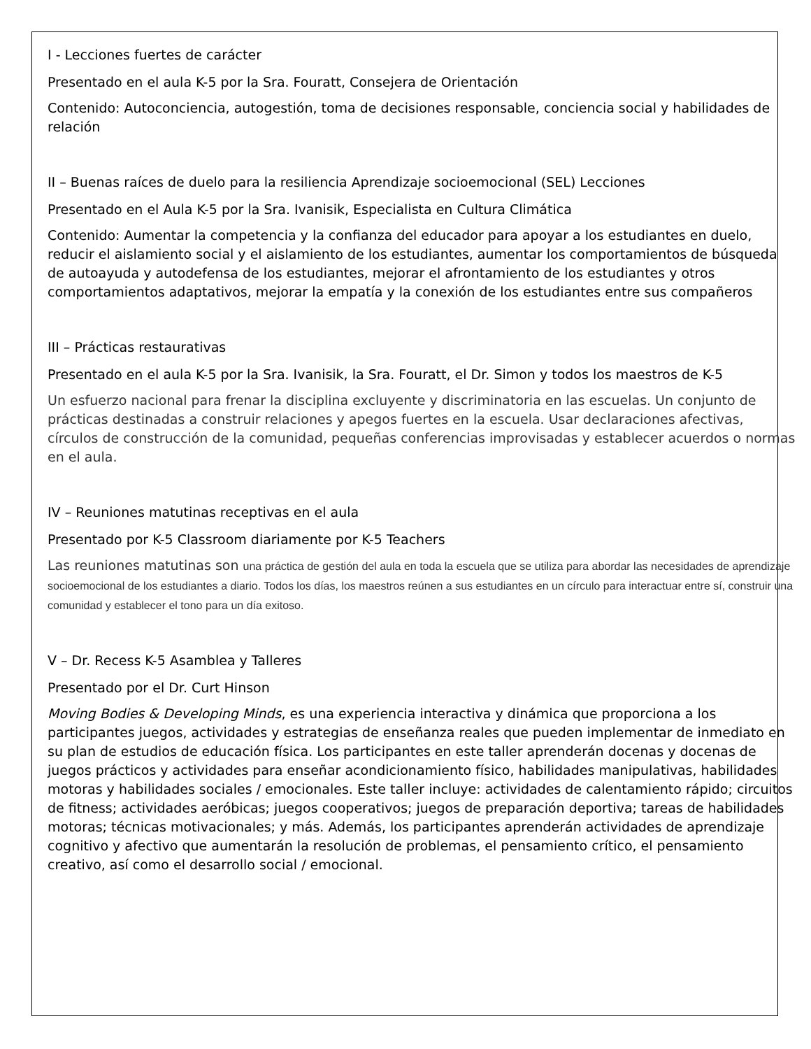I - Lecciones fuertes de carácter
Presentado en el aula K-5 por la Sra. Fouratt, Consejera de Orientación
Contenido: Autoconciencia, autogestión, toma de decisiones responsable, conciencia social y habilidades de relación
II – Buenas raíces de duelo para la resiliencia Aprendizaje socioemocional (SEL) Lecciones
Presentado en el Aula K-5 por la Sra. Ivanisik, Especialista en Cultura Climática
Contenido: Aumentar la competencia y la confianza del educador para apoyar a los estudiantes en duelo, reducir el aislamiento social y el aislamiento de los estudiantes, aumentar los comportamientos de búsqueda de autoayuda y autodefensa de los estudiantes, mejorar el afrontamiento de los estudiantes y otros comportamientos adaptativos, mejorar la empatía y la conexión de los estudiantes entre sus compañeros
III – Prácticas restaurativas
Presentado en el aula K-5 por la Sra. Ivanisik, la Sra. Fouratt, el Dr. Simon y todos los maestros de K-5
Un esfuerzo nacional para frenar la disciplina excluyente y discriminatoria en las escuelas. Un conjunto de prácticas destinadas a construir relaciones y apegos fuertes en la escuela. Usar declaraciones afectivas, círculos de construcción de la comunidad, pequeñas conferencias improvisadas y establecer acuerdos o normas en el aula.
IV – Reuniones matutinas receptivas en el aula
Presentado por K-5 Classroom diariamente por K-5 Teachers
Las reuniones matutinas son una práctica de gestión del aula en toda la escuela que se utiliza para abordar las necesidades de aprendizaje socioemocional de los estudiantes a diario. Todos los días, los maestros reúnen a sus estudiantes en un círculo para interactuar entre sí, construir una comunidad y establecer el tono para un día exitoso.
V – Dr. Recess K-5 Asamblea y Talleres
Presentado por el Dr. Curt Hinson
Moving Bodies & Developing Minds, es una experiencia interactiva y dinámica que proporciona a los participantes juegos, actividades y estrategias de enseñanza reales que pueden implementar de inmediato en su plan de estudios de educación física. Los participantes en este taller aprenderán docenas y docenas de juegos prácticos y actividades para enseñar acondicionamiento físico, habilidades manipulativas, habilidades motoras y habilidades sociales / emocionales. Este taller incluye: actividades de calentamiento rápido; circuitos de fitness; actividades aeróbicas; juegos cooperativos; juegos de preparación deportiva; tareas de habilidades motoras; técnicas motivacionales; y más. Además, los participantes aprenderán actividades de aprendizaje cognitivo y afectivo que aumentarán la resolución de problemas, el pensamiento crítico, el pensamiento creativo, así como el desarrollo social / emocional.